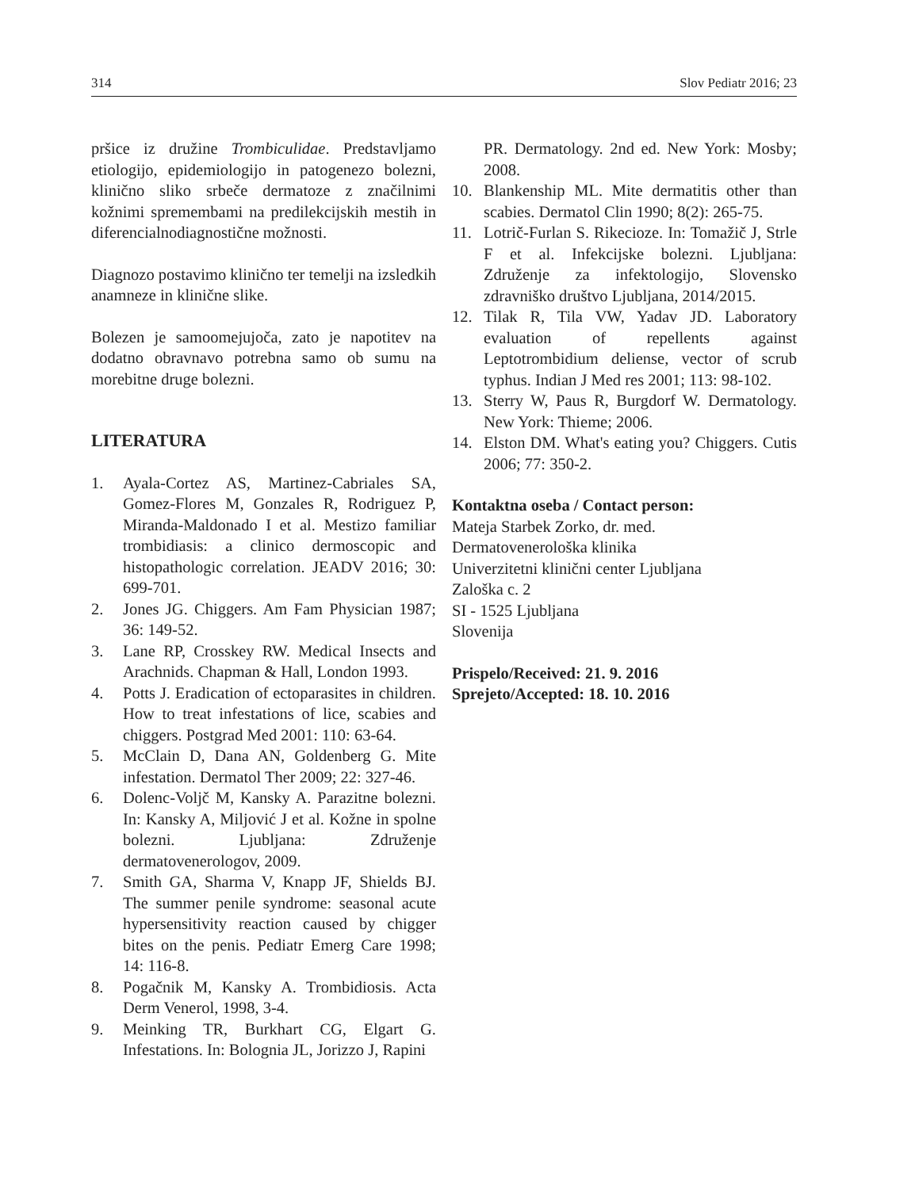314 Slov Pediatr 2016; 23
pršice iz družine Trombiculidae. Predstavljamo etiologijo, epidemiologijo in patogenezo bolezni, klinično sliko srbeče dermatoze z značilnimi kožnimi spremembami na predilekcijskih mestih in diferencialnodiagnostične možnosti.
Diagnozo postavimo klinično ter temelji na izsledkih anamneze in klinične slike.
Bolezen je samoomejujoča, zato je napotitev na dodatno obravnavo potrebna samo ob sumu na morebitne druge bolezni.
LITERATURA
1. Ayala-Cortez AS, Martinez-Cabriales SA, Gomez-Flores M, Gonzales R, Rodriguez P, Miranda-Maldonado I et al. Mestizo familiar trombidiasis: a clinico dermoscopic and histopathologic correlation. JEADV 2016; 30: 699-701.
2. Jones JG. Chiggers. Am Fam Physician 1987; 36: 149-52.
3. Lane RP, Crosskey RW. Medical Insects and Arachnids. Chapman & Hall, London 1993.
4. Potts J. Eradication of ectoparasites in children. How to treat infestations of lice, scabies and chiggers. Postgrad Med 2001: 110: 63-64.
5. McClain D, Dana AN, Goldenberg G. Mite infestation. Dermatol Ther 2009; 22: 327-46.
6. Dolenc-Voljč M, Kansky A. Parazitne bolezni. In: Kansky A, Miljović J et al. Kožne in spolne bolezni. Ljubljana: Združenje dermatovenerologov, 2009.
7. Smith GA, Sharma V, Knapp JF, Shields BJ. The summer penile syndrome: seasonal acute hypersensitivity reaction caused by chigger bites on the penis. Pediatr Emerg Care 1998; 14: 116-8.
8. Pogačnik M, Kansky A. Trombidiosis. Acta Derm Venerol, 1998, 3-4.
9. Meinking TR, Burkhart CG, Elgart G. Infestations. In: Bolognia JL, Jorizzo J, Rapini
PR. Dermatology. 2nd ed. New York: Mosby; 2008.
10. Blankenship ML. Mite dermatitis other than scabies. Dermatol Clin 1990; 8(2): 265-75.
11. Lotrič-Furlan S. Rikecioze. In: Tomažič J, Strle F et al. Infekcijske bolezni. Ljubljana: Združenje za infektologijo, Slovensko zdravniško društvo Ljubljana, 2014/2015.
12. Tilak R, Tila VW, Yadav JD. Laboratory evaluation of repellents against Leptotrombidium deliense, vector of scrub typhus. Indian J Med res 2001; 113: 98-102.
13. Sterry W, Paus R, Burgdorf W. Dermatology. New York: Thieme; 2006.
14. Elston DM. What's eating you? Chiggers. Cutis 2006; 77: 350-2.
Kontaktna oseba / Contact person:
Mateja Starbek Zorko, dr. med.
Dermatovenerološka klinika
Univerzitetni klinični center Ljubljana
Zaloška c. 2
SI - 1525 Ljubljana
Slovenija
Prispelo/Received: 21. 9. 2016
Sprejeto/Accepted: 18. 10. 2016